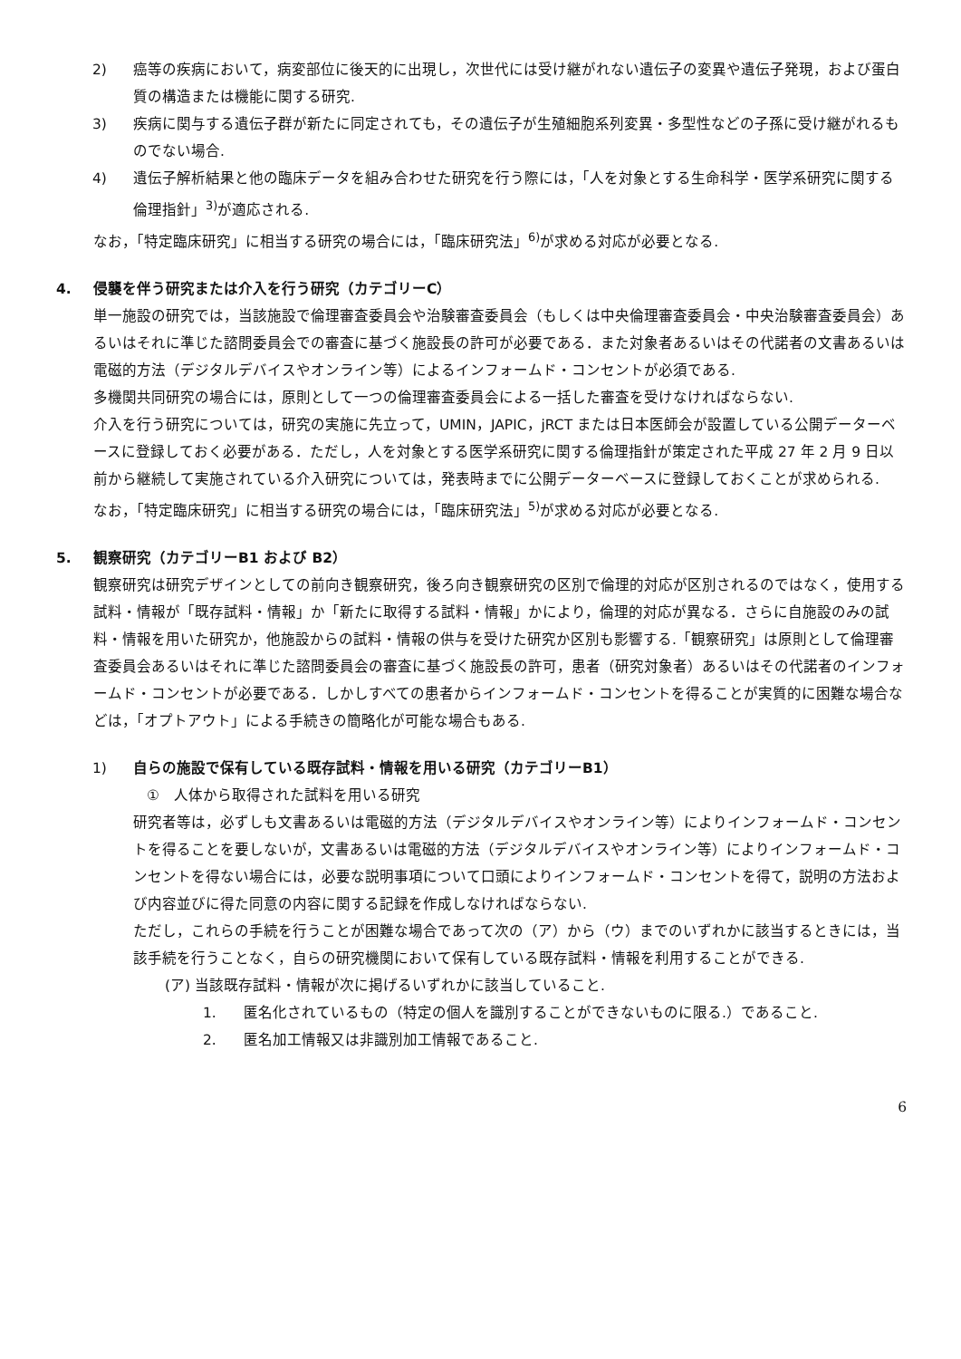2) 癌等の疾病において，病変部位に後天的に出現し，次世代には受け継がれない遺伝子の変異や遺伝子発現，および蛋白質の構造または機能に関する研究.
3) 疾病に関与する遺伝子群が新たに同定されても，その遺伝子が生殖細胞系列変異・多型性などの子孫に受け継がれるものでない場合.
4) 遺伝子解析結果と他の臨床データを組み合わせた研究を行う際には，「人を対象とする生命科学・医学系研究に関する倫理指針」<sup>3)</sup>が適応される.
なお，「特定臨床研究」に相当する研究の場合には，「臨床研究法」<sup>6)</sup>が求める対応が必要となる.
4. 侵襲を伴う研究または介入を行う研究（カテゴリーC）
単一施設の研究では，当該施設で倫理審査委員会や治験審査委員会（もしくは中央倫理審査委員会・中央治験審査委員会）あるいはそれに準じた諮問委員会での審査に基づく施設長の許可が必要である．また対象者あるいはその代諾者の文書あるいは電磁的方法（デジタルデバイスやオンライン等）によるインフォームド・コンセントが必須である.
多機関共同研究の場合には，原則として一つの倫理審査委員会による一括した審査を受けなければならない.
介入を行う研究については，研究の実施に先立って，UMIN，JAPIC，jRCT または日本医師会が設置している公開データーベースに登録しておく必要がある．ただし，人を対象とする医学系研究に関する倫理指針が策定された平成 27 年 2 月 9 日以前から継続して実施されている介入研究については，発表時までに公開データーベースに登録しておくことが求められる.
なお，「特定臨床研究」に相当する研究の場合には，「臨床研究法」<sup>5)</sup>が求める対応が必要となる.
5. 観察研究（カテゴリーB1 および B2）
観察研究は研究デザインとしての前向き観察研究，後ろ向き観察研究の区別で倫理的対応が区別されるのではなく，使用する試料・情報が「既存試料・情報」か「新たに取得する試料・情報」かにより，倫理的対応が異なる．さらに自施設のみの試料・情報を用いた研究か，他施設からの試料・情報の供与を受けた研究か区別も影響する.「観察研究」は原則として倫理審査委員会あるいはそれに準じた諮問委員会の審査に基づく施設長の許可，患者（研究対象者）あるいはその代諾者のインフォームド・コンセントが必要である．しかしすべての患者からインフォームド・コンセントを得ることが実質的に困難な場合などは，「オプトアウト」による手続きの簡略化が可能な場合もある.
1) 自らの施設で保有している既存試料・情報を用いる研究（カテゴリーB1）
①　人体から取得された試料を用いる研究
研究者等は，必ずしも文書あるいは電磁的方法（デジタルデバイスやオンライン等）によりインフォームド・コンセントを得ることを要しないが，文書あるいは電磁的方法（デジタルデバイスやオンライン等）によりインフォームド・コンセントを得ない場合には，必要な説明事項について口頭によりインフォームド・コンセントを得て，説明の方法および内容並びに得た同意の内容に関する記録を作成しなければならない.
ただし，これらの手続を行うことが困難な場合であって次の（ア）から（ウ）までのいずれかに該当するときには，当該手続を行うことなく，自らの研究機関において保有している既存試料・情報を利用することができる.
(ア) 当該既存試料・情報が次に掲げるいずれかに該当していること.
1. 匿名化されているもの（特定の個人を識別することができないものに限る.）であること.
2. 匿名加工情報又は非識別加工情報であること.
6